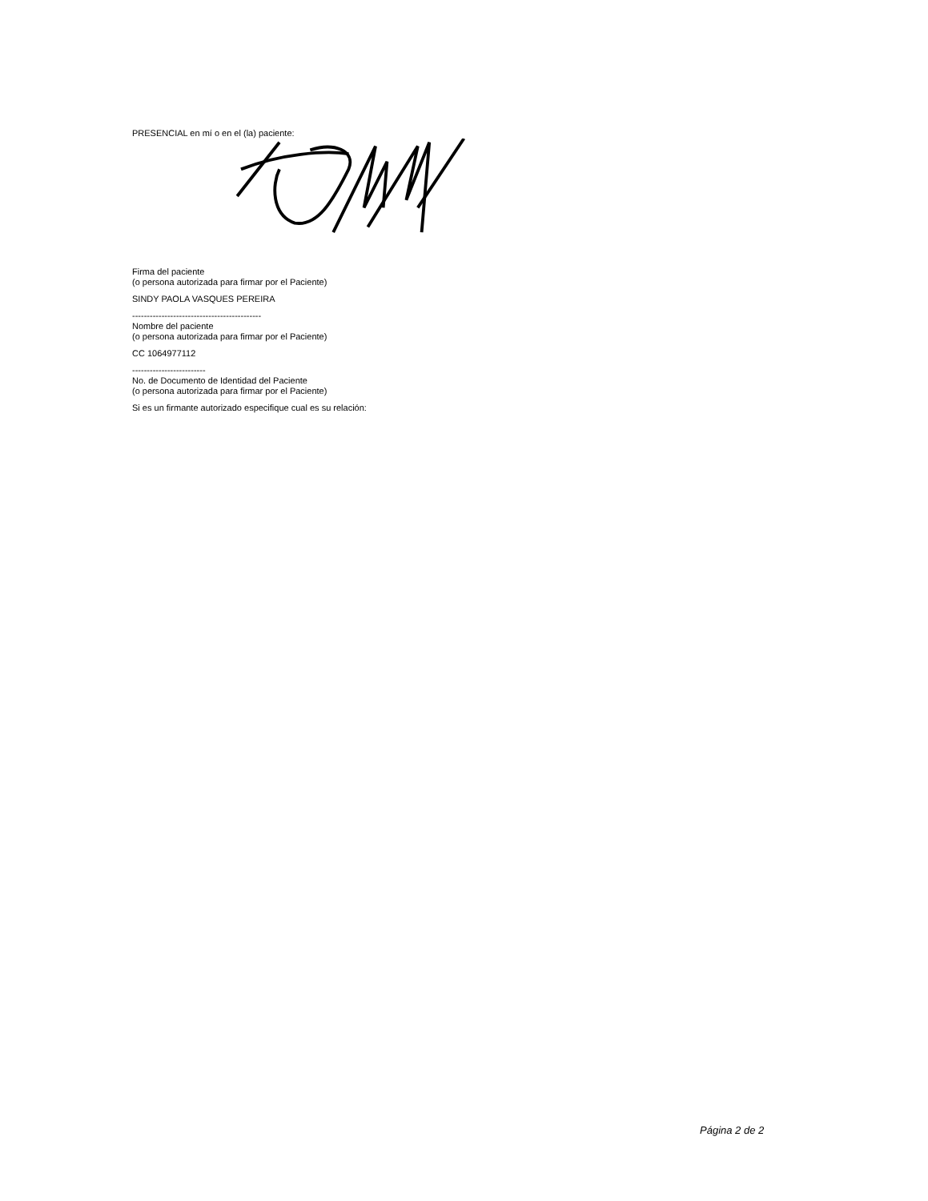PRESENCIAL en mí o en el (la) paciente:
Firma del paciente
(o persona autorizada para firmar por el Paciente)
SINDY PAOLA VASQUES PEREIRA
--------------------------------------------
Nombre del paciente
(o persona autorizada para firmar por el Paciente)
CC 1064977112
-------------------------
No. de Documento de Identidad del Paciente
(o persona autorizada para firmar por el Paciente)
Si es un firmante autorizado especifique cual es su relación:
Página 2 de 2